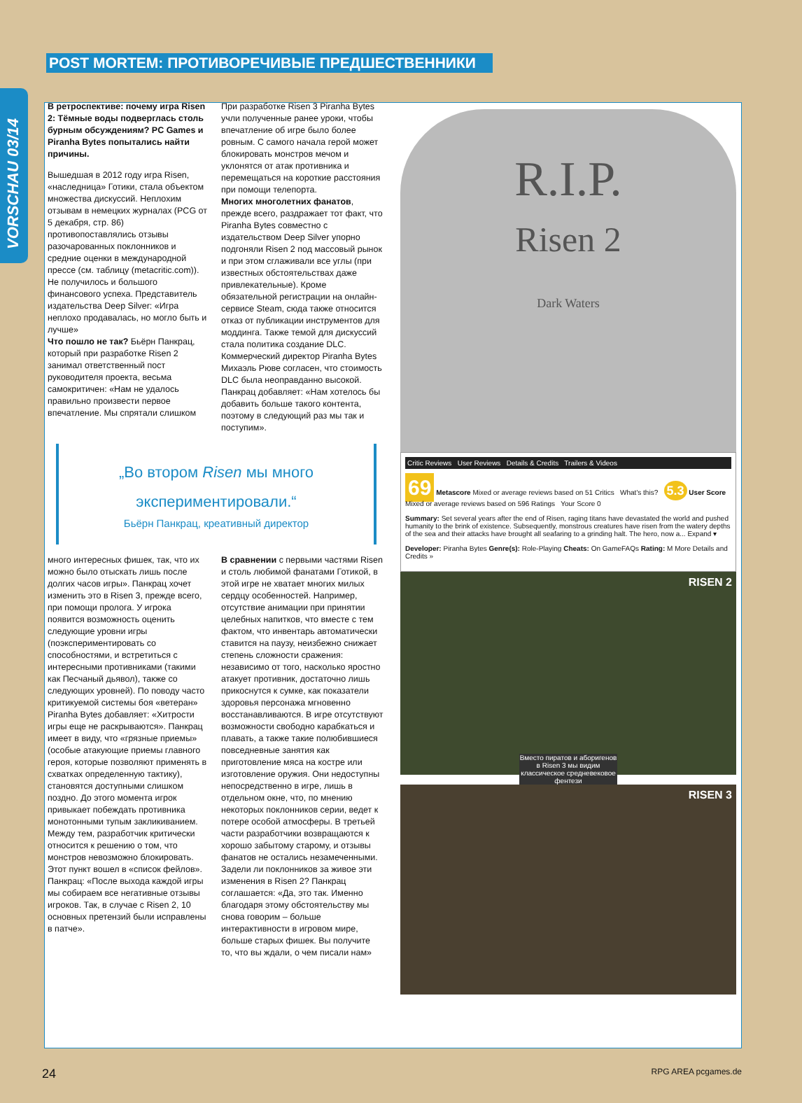VORSCHAU 03/14
POST MORTEM: ПРОТИВОРЕЧИВЫЕ ПРЕДШЕСТВЕННИКИ
В ретроспективе: почему игра Risen 2: Тёмные воды подверглась столь бурным обсуждениям? PC Games и Piranha Bytes попытались найти причины.
Вышедшая в 2012 году игра Risen, «наследница» Готики, стала объектом множества дискуссий. Неплохим отзывам в немецких журналах (PCG от 5 декабря, стр. 86) противопоставлялись отзывы разочарованных поклонников и средние оценки в международной прессе (см. таблицу (metacritic.com)). Не получилось и большого финансового успеха. Представитель издательства Deep Silver: «Игра неплохо продавалась, но могло быть и лучше»
Что пошло не так? Бьёрн Панкрац, который при разработке Risen 2 занимал ответственный пост руководителя проекта, весьма самокритичен: «Нам не удалось правильно произвести первое впечатление. Мы спрятали слишком
При разработке Risen 3 Piranha Bytes учли полученные ранее уроки, чтобы впечатление об игре было более ровным. С самого начала герой может блокировать монстров мечом и уклонятся от атак противника и перемещаться на короткие расстояния при помощи телепорта.
Многих многолетних фанатов, прежде всего, раздражает тот факт, что Piranha Bytes совместно с издательством Deep Silver упорно подгоняли Risen 2 под массовый рынок и при этом сглаживали все углы (при известных обстоятельствах даже привлекательные). Кроме обязательной регистрации на онлайн-сервисе Steam, сюда также относится отказ от публикации инструментов для моддинга. Также темой для дискуссий стала политика создание DLC. Коммерческий директор Piranha Bytes Михаэль Рюве согласен, что стоимость DLC была неоправданно высокой. Панкрац добавляет: «Нам хотелось бы добавить больше такого контента, поэтому в следующий раз мы так и поступим».
„Во втором Risen мы много экспериментировали.“Бьёрн Панкрац, креативный директор
много интересных фишек, так, что их можно было отыскать лишь после долгих часов игры». Панкрац хочет изменить это в Risen 3, прежде всего, при помощи пролога. У игрока появится возможность оценить следующие уровни игры (поэкспериментировать со способностями, и встретиться с интересными противниками (такими как Песчаный дьявол), также со следующих уровней). По поводу часто критикуемой системы боя «ветеран» Piranha Bytes добавляет: «Хитрости игры еще не раскрываются». Панкрац имеет в виду, что «грязные приемы» (особые атакующие приемы главного героя, которые позволяют применять в схватках определенную тактику), становятся доступными слишком поздно. До этого момента игрок привыкает побеждать противника монотонными тупым закликиванием. Между тем, разработчик критически относится к решению о том, что монстров невозможно блокировать. Этот пункт вошел в «список фейлов». Панкрац: «После выхода каждой игры мы собираем все негативные отзывы игроков. Так, в случае с Risen 2, 10 основных претензий были исправлены в патче».
В сравнении с первыми частями Risen и столь любимой фанатами Готикой, в этой игре не хватает многих милых сердцу особенностей. Например, отсутствие анимации при принятии целебных напитков, что вместе с тем фактом, что инвентарь автоматически ставится на паузу, неизбежно снижает степень сложности сражения: независимо от того, насколько яростно атакует противник, достаточно лишь прикоснутся к сумке, как показатели здоровья персонажа мгновенно восстанавливаются. В игре отсутствуют возможности свободно карабкаться и плавать, а также такие полюбившиеся повседневные занятия как приготовление мяса на костре или изготовление оружия. Они недоступны непосредственно в игре, лишь в отдельном окне, что, по мнению некоторых поклонников серии, ведет к потере особой атмосферы. В третьей части разработчики возвращаются к хорошо забытому старому, и отзывы фанатов не остались незамеченными. Задели ли поклонников за живое эти изменения в Risen 2? Панкрац соглашается: «Да, это так. Именно благодаря этому обстоятельству мы снова говорим – больше интерактивности в игровом мире, больше старых фишек. Вы получите то, что вы ждали, о чем писали нам»
R.I.P.
Risen 2
Dark Waters
Critic Reviews User Reviews Details & Credits Trailers & Videos
69 Metascore Mixed or average reviews based on 51 Critics What's this? 5.3 User Score Mixed or average reviews based on 596 Ratings Your Score 0
Summary: Set several years after the end of Risen, raging titans have devastated the world and pushed humanity to the brink of existence. Subsequently, monstrous creatures have risen from the watery depths of the sea and their attacks have brought all seafaring to a grinding halt. The hero, now a... Expand ▾
Developer: Piranha Bytes Genre(s): Role-Playing Cheats: On GameFAQs Rating: M More Details and Credits »
RISEN 2
Вместо пиратов и аборигенов в Risen 3 мы видим классическое средневековое фентези
RISEN 3
24 RPG AREA pcgames.de